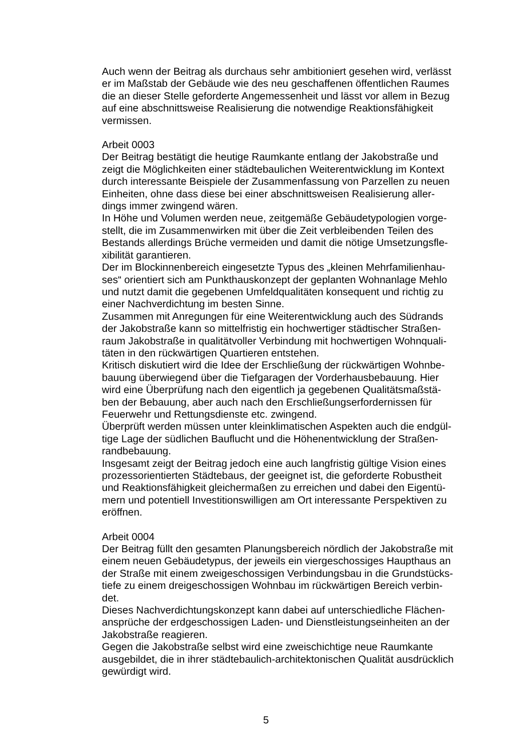Auch wenn der Beitrag als durchaus sehr ambitioniert gesehen wird, verlässt
er im Maßstab der Gebäude wie des neu geschaffenen öffentlichen Raumes
die an dieser Stelle geforderte Angemessenheit und lässt vor allem in Bezug
auf eine abschnittsweise Realisierung die notwendige Reaktionsfähigkeit
vermissen.
Arbeit 0003
Der Beitrag bestätigt die heutige Raumkante entlang der Jakobstraße und
zeigt die Möglichkeiten einer städtebaulichen Weiterentwicklung im Kontext
durch interessante Beispiele der Zusammenfassung von Parzellen zu neuen
Einheiten, ohne dass diese bei einer abschnittsweisen Realisierung aller-
dings immer zwingend wären.
In Höhe und Volumen werden neue, zeitgemäße Gebäudetypologien vorge-
stellt, die im Zusammenwirken mit über die Zeit verbleibenden Teilen des
Bestands allerdings Brüche vermeiden und damit die nötige Umsetzungsfle-
xibilität garantieren.
Der im Blockinnenbereich eingesetzte Typus des „kleinen Mehrfamilienhau-
ses“ orientiert sich am Punkthauskonzept der geplanten Wohnanlage Mehlo
und nutzt damit die gegebenen Umfeldqualitäten konsequent und richtig zu
einer Nachverdichtung im besten Sinne.
Zusammen mit Anregungen für eine Weiterentwicklung auch des Südrands
der Jakobstraße kann so mittelfristig ein hochwertiger städtischer Straßen-
raum Jakobstraße in qualitätvoller Verbindung mit hochwertigen Wohnquali-
täten in den rückwärtigen Quartieren entstehen.
Kritisch diskutiert wird die Idee der Erschließung der rückwärtigen Wohnbe-
bauung überwiegend über die Tiefgaragen der Vorderhausbebauung. Hier
wird eine Überprüfung nach den eigentlich ja gegebenen Qualitätsmaßstä-
ben der Bebauung, aber auch nach den Erschließungserfordernissen für
Feuerwehr und Rettungsdienste etc. zwingend.
Überprüft werden müssen unter kleinklimatischen Aspekten auch die endgül-
tige Lage der südlichen Bauflucht und die Höhenentwicklung der Straßen-
randbebauung.
Insgesamt zeigt der Beitrag jedoch eine auch langfristig gültige Vision eines
prozessorientierten Städtebaus, der geeignet ist, die geforderte Robustheit
und Reaktionsfähigkeit gleichermaßen zu erreichen und dabei den Eigentü-
mern und potentiell Investitionswilligen am Ort interessante Perspektiven zu
eröffnen.
Arbeit 0004
Der Beitrag füllt den gesamten Planungsbereich nördlich der Jakobstraße mit
einem neuen Gebäudetypus, der jeweils ein viergeschossiges Haupthaus an
der Straße mit einem zweigeschossigen Verbindungsbau in die Grundstücks-
tiefe zu einem dreigeschossigen Wohnbau im rückwärtigen Bereich verbin-
det.
Dieses Nachverdichtungskonzept kann dabei auf unterschiedliche Flächen-
ansprüche der erdgeschossigen Laden- und Dienstleistungseinheiten an der
Jakobstraße reagieren.
Gegen die Jakobstraße selbst wird eine zweischichtige neue Raumkante
ausgebildet, die in ihrer städtebaulich-architektonischen Qualität ausdrücklich
gewürdigt wird.
5